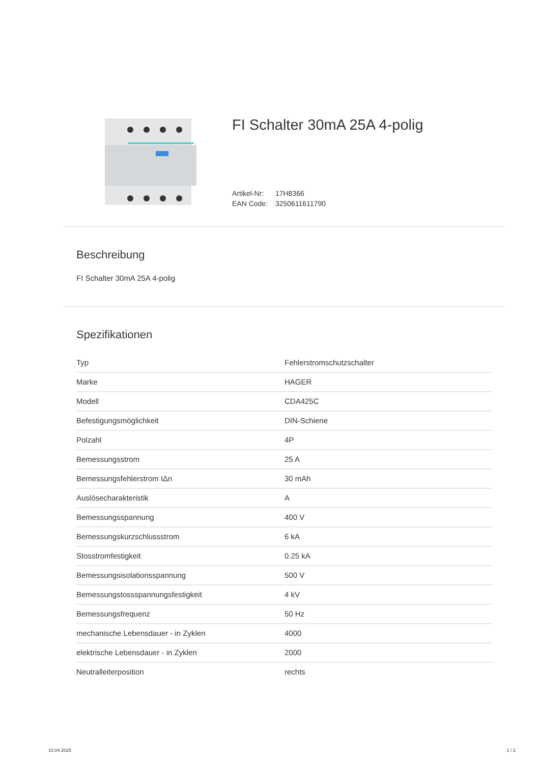FI Schalter 30mA 25A 4-polig
Artikel-Nr: 17H8366
EAN Code: 3250611611790
Beschreibung
FI Schalter 30mA 25A 4-polig
Spezifikationen
| Typ | Fehlerstromschutzschalter |
| Marke | HAGER |
| Modell | CDA425C |
| Befestigungsmöglichkeit | DIN-Schiene |
| Polzahl | 4P |
| Bemessungsstrom | 25 A |
| Bemessungsfehlerstrom IΔn | 30 mAh |
| Auslösecharakteristik | A |
| Bemessungsspannung | 400 V |
| Bemessungskurzschlussstrom | 6 kA |
| Stosstromfestigkeit | 0.25 kA |
| Bemessungsisolationsspannung | 500 V |
| Bemessungstossspannungsfestigkeit | 4 kV |
| Bemessungsfrequenz | 50 Hz |
| mechanische Lebensdauer - in Zyklen | 4000 |
| elektrische Lebensdauer - in Zyklen | 2000 |
| Neutralleiterposition | rechts |
10.04.2025 1 / 2